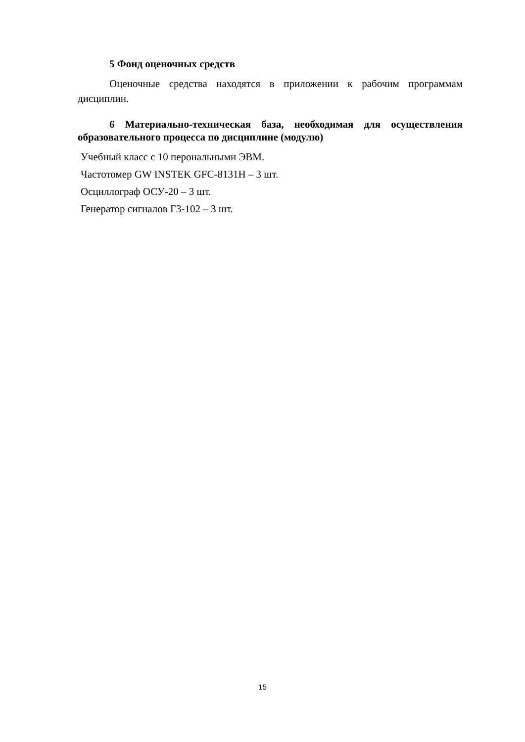5 Фонд оценочных средств
Оценочные средства находятся в приложении к рабочим программам дисциплин.
6 Материально-техническая база, необходимая для осуществления образовательного процесса по дисциплине (модулю)
Учебный класс с 10 перональными ЭВМ.
Частотомер GW INSTEK GFC-8131H – 3 шт.
Осциллограф ОСУ-20 – 3 шт.
Генератор сигналов Г3-102 – 3 шт.
15